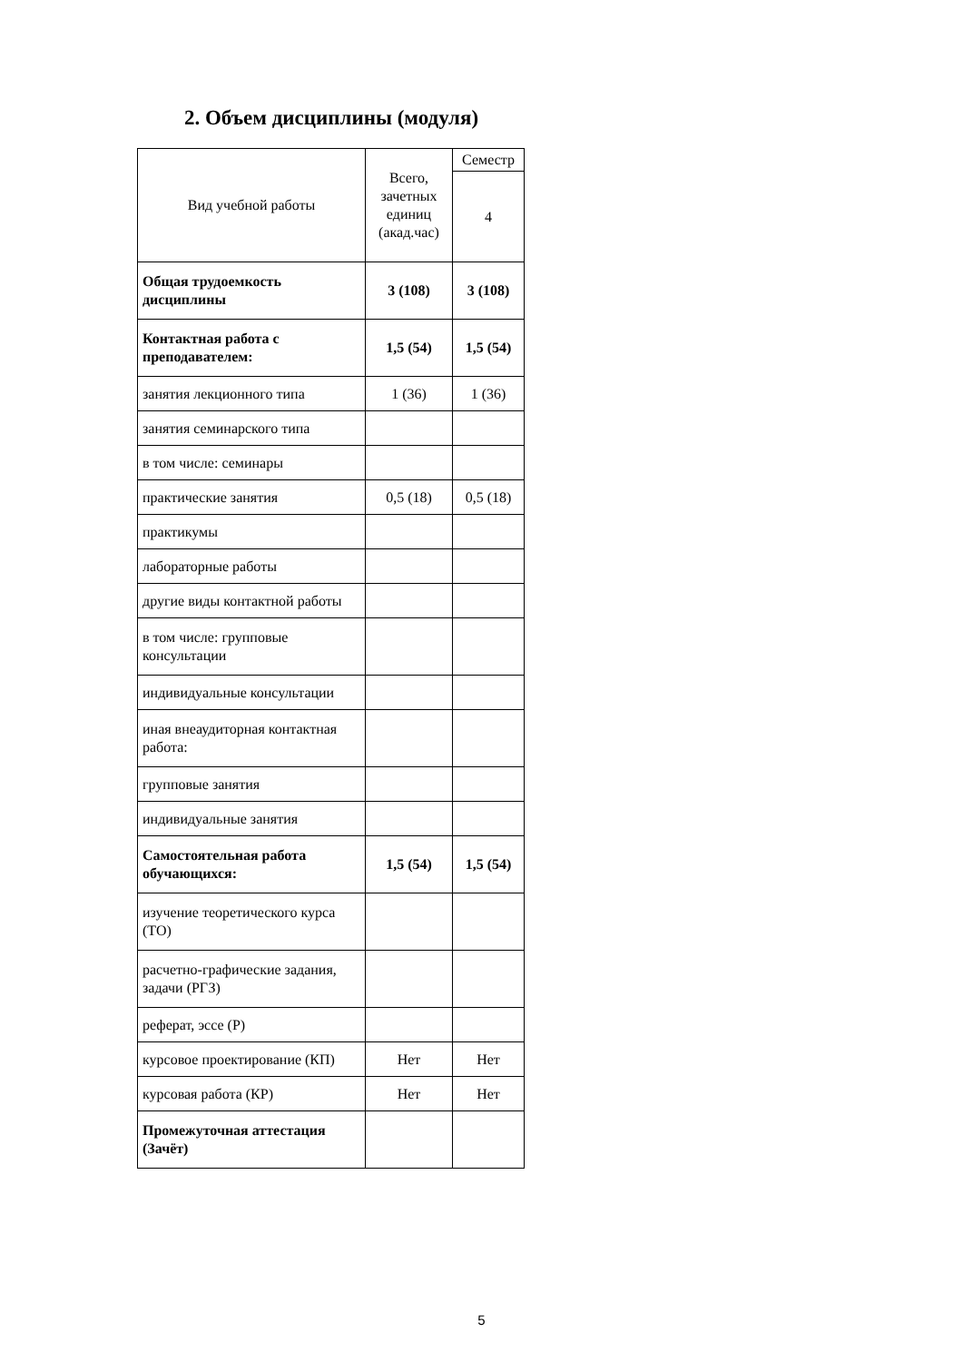2. Объем дисциплины (модуля)
| Вид учебной работы | Всего, зачетных единиц (акад.час) | Семестр |
| | | 4 |
| Общая трудоемкость дисциплины | 3 (108) | 3 (108) |
| Контактная работа с преподавателем: | 1,5 (54) | 1,5 (54) |
| занятия лекционного типа | 1 (36) | 1 (36) |
| занятия семинарского типа | | |
| в том числе: семинары | | |
| практические занятия | 0,5 (18) | 0,5 (18) |
| практикумы | | |
| лабораторные работы | | |
| другие виды контактной работы | | |
| в том числе: групповые консультации | | |
| индивидуальные консультации | | |
| иная внеаудиторная контактная работа: | | |
| групповые занятия | | |
| индивидуальные занятия | | |
| Самостоятельная работа обучающихся: | 1,5 (54) | 1,5 (54) |
| изучение теоретического курса (ТО) | | |
| расчетно-графические задания, задачи (РГЗ) | | |
| реферат, эссе (Р) | | |
| курсовое проектирование (КП) | Нет | Нет |
| курсовая работа (КР) | Нет | Нет |
| Промежуточная аттестация (Зачёт) | | |
5